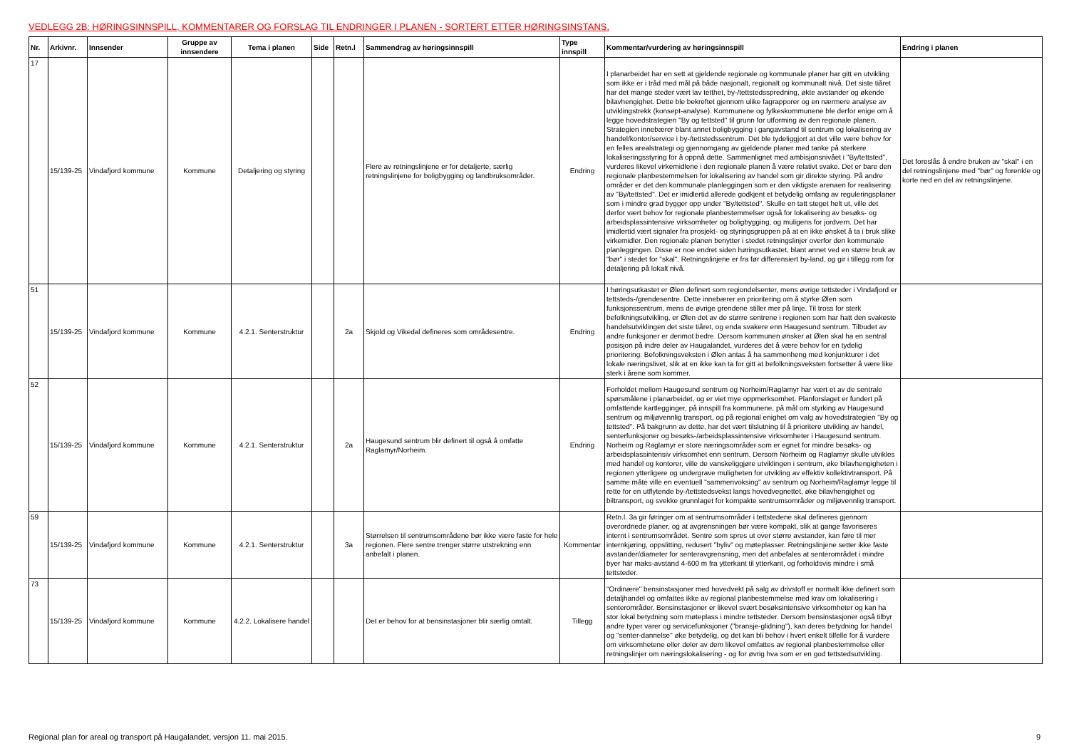VEDLEGG 2B: HØRINGSINNSPILL, KOMMENTARER OG FORSLAG TIL ENDRINGER I PLANEN - SORTERT ETTER HØRINGSINSTANS.
| Nr. | Arkivnr. | Innsender | Gruppe av innsendere | Tema i planen | Side | Retn.l | Sammendrag av høringsinnspill | Type innspill | Kommentar/vurdering av høringsinnspill | Endring i planen |
| --- | --- | --- | --- | --- | --- | --- | --- | --- | --- | --- |
| 17 | 15/139-25 | Vindafjord kommune | Kommune | Detaljering og styring | | | Flere av retningslinjene er for detaljerte, særlig retningslinjene for boligbygging og landbruksområder. | Endring | I planarbeidet har en sett at gjeldende regionale og kommunale planer har gitt en utvikling som ikke er i tråd med mål på både nasjonalt, regionalt og kommunalt nivå. Det siste tiåret har det mange steder vært lav tetthet, by-/tettstedsspredning, økte avstander og økende bilavhengighet. Dette ble bekreftet gjennom ulike fagrapporer og en nærmere analyse av utviklingstrekk (konsept-analyse). Kommunene og fylkeskommunene ble derfor enige om å legge hovedstrategien "By og tettsted" til grunn for utforming av den regionale planen. Strategien innebærer blant annet boligbygging i gangavstand til sentrum og lokalisering av handel/kontor/service i by-/tettstedssentrum. Det ble tydeliggjort at det ville være behov for en felles arealstrategi og gjennomgang av gjeldende planer med tanke på sterkere lokaliseringsstyring for å oppnå dette. Sammenlignet med ambisjonsnivået i "By/tettsted", vurderes likevel virkemidlene i den regionale planen å være relativt svake. Det er bare den regionale planbestemmelsen for lokalisering av handel som gir direkte styring. På andre områder er det den kommunale planleggingen som er den viktigste arenaen for realisering av "By/tettsted". Det er imidlertid allerede godkjent et betydelig omfang av reguleringsplaner som i mindre grad bygger opp under "By/tettsted". Skulle en tatt steget helt ut, ville det derfor vært behov for regionale planbestemmelser også for lokalisering av besøks- og arbeidsplassintensive virksomheter og boligbygging, og muligens for jordvern. Det har imidlertid vært signaler fra prosjekt- og styringsgruppen på at en ikke ønsket å ta i bruk slike virkemidler. Den regionale planen benytter i stedet retningslinjer overfor den kommunale planleggingen. Disse er noe endret siden høringsutkastet, blant annet ved en større bruk av "bør" i stedet for "skal". Retningslinjene er fra før differensiert by-land, og gir i tillegg rom for detaljering på lokalt nivå. | Det foreslås å endre bruken av "skal" i en del retningslinjene med "bør" og forenkle og korte ned en del av retningslinjene. |
| 51 | 15/139-25 | Vindafjord kommune | Kommune | 4.2.1. Senterstruktur | | 2a | Skjold og Vikedal defineres som områdesentre. | Endring | I høringsutkastet er Ølen definert som regiondelsenter, mens øvrige tettsteder i Vindafjord er tettsteds-/grendesentre. Dette innebærer en prioritering om å styrke Ølen som funksjonssentrum, mens de øvrige grendene stiller mer på linje. Til tross for sterk befolkningsutvikling, er Ølen det av de større sentrene i regionen som har hatt den svakeste handelsutviklingen det siste tiåret, og enda svakere enn Haugesund sentrum. Tilbudet av andre funksjoner er derimot bedre. Dersom kommunen ønsker at Ølen skal ha en sentral posisjon på indre deler av Haugalandet, vurderes det å være behov for en tydelig prioritering. Befolkningsveksten i Ølen antas å ha sammenheng med konjunkturer i det lokale næringslivet, slik at en ikke kan ta for gitt at befolkningsveksten fortsetter å være like sterk i årene som kommer. | |
| 52 | 15/139-25 | Vindafjord kommune | Kommune | 4.2.1. Senterstruktur | | 2a | Haugesund sentrum blir definert til også å omfatte Raglamyr/Norheim. | Endring | Forholdet mellom Haugesund sentrum og Norheim/Raglamyr har vært et av de sentrale spørsmålene i planarbeidet, og er viet mye oppmerksomhet. Planforslaget er fundert på omfattende kartlegginger, på innspill fra kommunene, på mål om styrking av Haugesund sentrum og miljøvennlig transport, og på regional enighet om valg av hovedstrategien "By og tettsted". På bakgrunn av dette, har det vært tilslutning til å prioritere utvikling av handel, senterfunksjoner og besøks-/arbeidsplassintensive virksomheter i Haugesund sentrum. Norheim og Raglamyr er store næringsområder som er egnet for mindre besøks- og arbeidsplassintensiv virksomhet enn sentrum. Dersom Norheim og Raglamyr skulle utvikles med handel og kontorer, ville de vanskeliggjøre utviklingen i sentrum, øke bilavhengigheten i regionen ytterligere og undergrave muligheten for utvikling av effektiv kollektivtransport. På samme måte ville en eventuell "sammenvoksing" av sentrum og Norheim/Raglamyr legge til rette for en utflytende by-/tettstedsvekst langs hovedvegnettet, øke bilavhengighet og biltransport, og svekke grunnlaget for kompakte sentrumsområder og miljøvennlig transport. | |
| 59 | 15/139-25 | Vindafjord kommune | Kommune | 4.2.1. Senterstruktur | | 3a | Størrelsen til sentrumsområdene bør ikke være faste for hele regionen. Flere sentre trenger større utstrekning enn anbefalt i planen. | Kommentar | Retn.l. 3a gir føringer om at sentrumsområder i tettstedene skal defineres gjennom overordnede planer, og at avgrensningen bør være kompakt, slik at gange favoriseres internt i sentrumsområdet. Sentre som spres ut over større avstander, kan føre til mer internkjøring, oppslitting, redusert "byliv" og møteplasser. Retningslinjene setter ikke faste avstander/diameter for senteravgrensning, men det anbefales at senterområdet i mindre byer har maks-avstand 4-600 m fra ytterkant til ytterkant, og forholdsvis mindre i små tettsteder. | |
| 73 | 15/139-25 | Vindafjord kommune | Kommune | 4.2.2. Lokalisere handel | | | Det er behov for at bensinstasjoner blir særlig omtalt. | Tillegg | "Ordinære" bensinstasjoner med hovedvekt på salg av drivstoff er normalt ikke definert som detaljhandel og omfattes ikke av regional planbestemmelse med krav om lokalisering i senterområder. Bensinstasjoner er likevel svært besøksintensive virksomheter og kan ha stor lokal betydning som møteplass i mindre tettsteder. Dersom bensinstasjoner også tilbyr andre typer varer og servicefunksjoner ("bransje-glidning"), kan deres betydning for handel og "senter-dannelse" øke betydelig, og det kan bli behov i hvert enkelt tilfelle for å vurdere om virksomhetene eller deler av dem likevel omfattes av regional planbestemmelse eller retningslinjer om næringslokalisering - og for øvrig hva som er en god tettstedsutvikling. | |
Regional plan for areal og transport på Haugalandet, versjon 11. mai 2015. 9